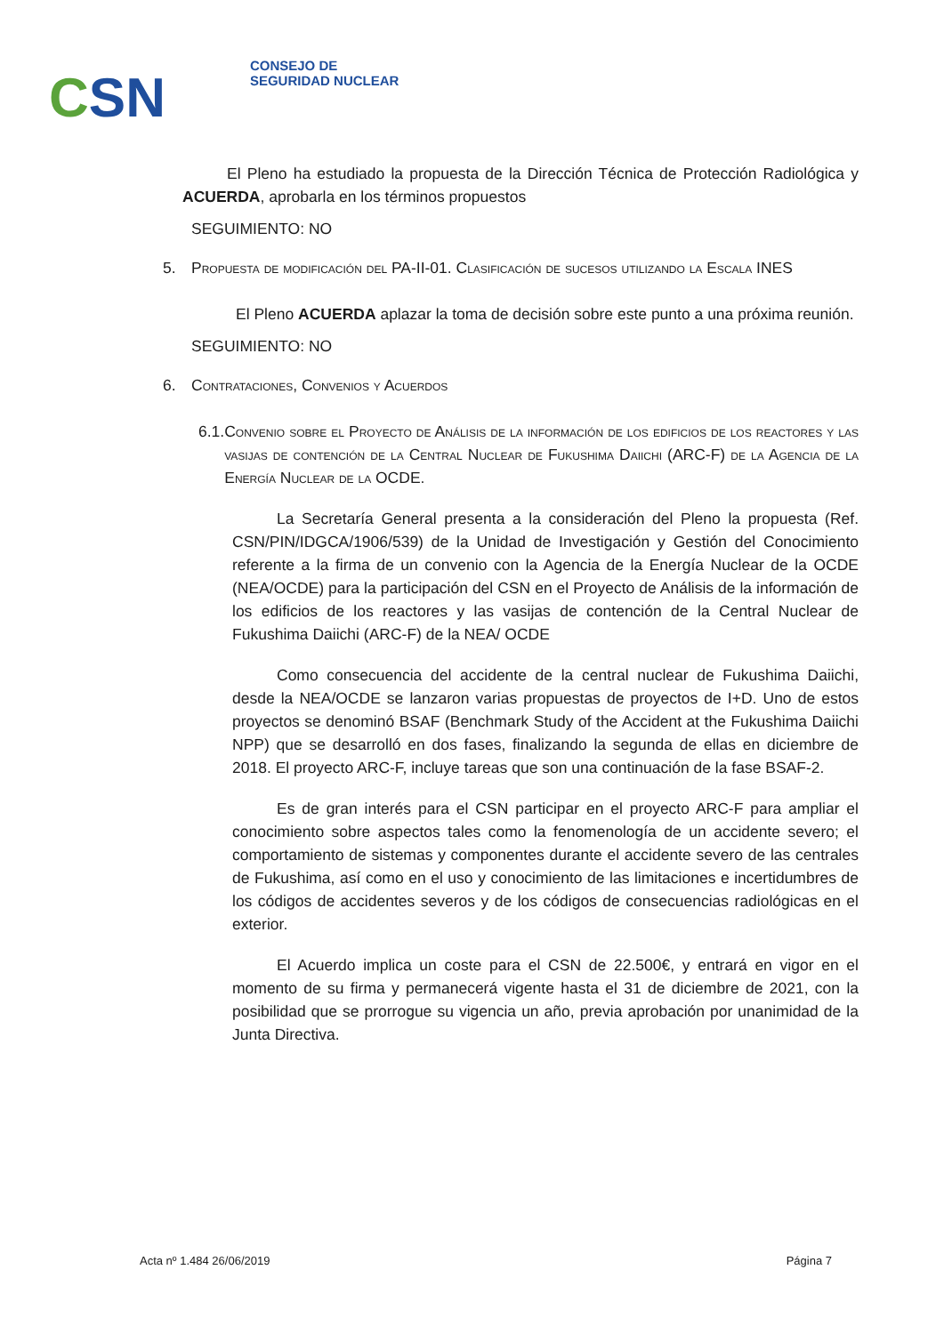CSN
CONSEJO DE
SEGURIDAD NUCLEAR
El Pleno ha estudiado la propuesta de la Dirección Técnica de Protección Radiológica y ACUERDA, aprobarla en los términos propuestos
SEGUIMIENTO: NO
5. Propuesta de modificación del PA-II-01. Clasificación de sucesos utilizando la Escala INES
El Pleno ACUERDA aplazar la toma de decisión sobre este punto a una próxima reunión.
SEGUIMIENTO: NO
6. Contrataciones, Convenios y Acuerdos
6.1. Convenio sobre el Proyecto de Análisis de la información de los edificios de los reactores y las vasijas de contención de la Central Nuclear de Fukushima Daiichi (ARC-F) de la Agencia de la Energía Nuclear de la OCDE.
La Secretaría General presenta a la consideración del Pleno la propuesta (Ref. CSN/PIN/IDGCA/1906/539) de la Unidad de Investigación y Gestión del Conocimiento referente a la firma de un convenio con la Agencia de la Energía Nuclear de la OCDE (NEA/OCDE) para la participación del CSN en el Proyecto de Análisis de la información de los edificios de los reactores y las vasijas de contención de la Central Nuclear de Fukushima Daiichi (ARC-F) de la NEA/ OCDE
Como consecuencia del accidente de la central nuclear de Fukushima Daiichi, desde la NEA/OCDE se lanzaron varias propuestas de proyectos de I+D. Uno de estos proyectos se denominó BSAF (Benchmark Study of the Accident at the Fukushima Daiichi NPP) que se desarrolló en dos fases, finalizando la segunda de ellas en diciembre de 2018. El proyecto ARC-F, incluye tareas que son una continuación de la fase BSAF-2.
Es de gran interés para el CSN participar en el proyecto ARC-F para ampliar el conocimiento sobre aspectos tales como la fenomenología de un accidente severo; el comportamiento de sistemas y componentes durante el accidente severo de las centrales de Fukushima, así como en el uso y conocimiento de las limitaciones e incertidumbres de los códigos de accidentes severos y de los códigos de consecuencias radiológicas en el exterior.
El Acuerdo implica un coste para el CSN de 22.500€, y entrará en vigor en el momento de su firma y permanecerá vigente hasta el 31 de diciembre de 2021, con la posibilidad que se prorrogue su vigencia un año, previa aprobación por unanimidad de la Junta Directiva.
Acta nº 1.484 26/06/2019 Página 7